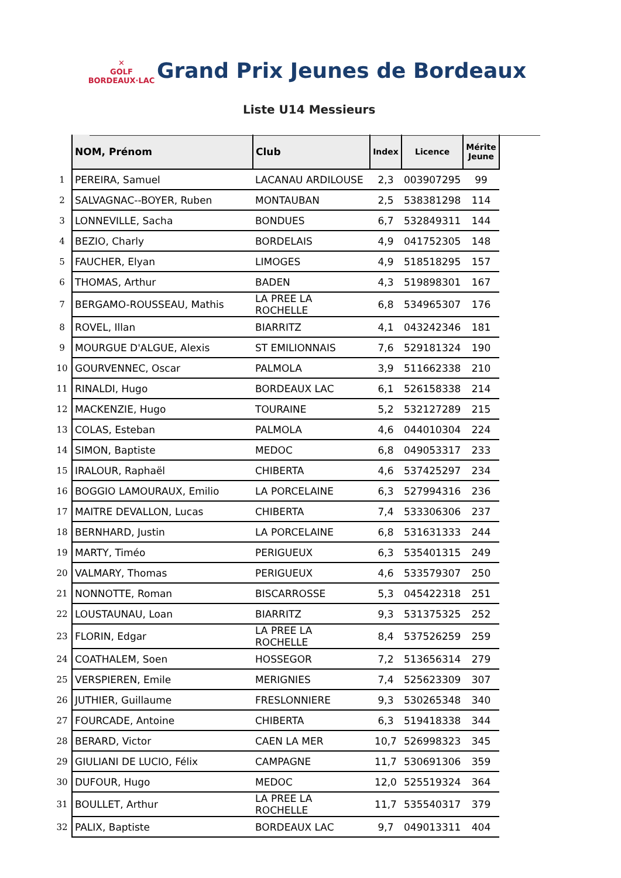✕
GOLF
BORDEAUX·LAC
Grand Prix Jeunes de Bordeaux
Liste U14 Messieurs
| | NOM, Prénom | Club | Index | Licence | Mérite Jeune |
| 1 | PEREIRA, Samuel | LACANAU ARDILOUSE | 2,3 | 003907295 | 99 |
| 2 | SALVAGNAC--BOYER, Ruben | MONTAUBAN | 2,5 | 538381298 | 114 |
| 3 | LONNEVILLE, Sacha | BONDUES | 6,7 | 532849311 | 144 |
| 4 | BEZIO, Charly | BORDELAIS | 4,9 | 041752305 | 148 |
| 5 | FAUCHER, Elyan | LIMOGES | 4,9 | 518518295 | 157 |
| 6 | THOMAS, Arthur | BADEN | 4,3 | 519898301 | 167 |
| 7 | BERGAMO-ROUSSEAU, Mathis | LA PREE LA ROCHELLE | 6,8 | 534965307 | 176 |
| 8 | ROVEL, Illan | BIARRITZ | 4,1 | 043242346 | 181 |
| 9 | MOURGUE D'ALGUE, Alexis | ST EMILIONNAIS | 7,6 | 529181324 | 190 |
| 10 | GOURVENNEC, Oscar | PALMOLA | 3,9 | 511662338 | 210 |
| 11 | RINALDI, Hugo | BORDEAUX LAC | 6,1 | 526158338 | 214 |
| 12 | MACKENZIE, Hugo | TOURAINE | 5,2 | 532127289 | 215 |
| 13 | COLAS, Esteban | PALMOLA | 4,6 | 044010304 | 224 |
| 14 | SIMON, Baptiste | MEDOC | 6,8 | 049053317 | 233 |
| 15 | IRALOUR, Raphaël | CHIBERTA | 4,6 | 537425297 | 234 |
| 16 | BOGGIO LAMOURAUX, Emilio | LA PORCELAINE | 6,3 | 527994316 | 236 |
| 17 | MAITRE DEVALLON, Lucas | CHIBERTA | 7,4 | 533306306 | 237 |
| 18 | BERNHARD, Justin | LA PORCELAINE | 6,8 | 531631333 | 244 |
| 19 | MARTY, Timéo | PERIGUEUX | 6,3 | 535401315 | 249 |
| 20 | VALMARY, Thomas | PERIGUEUX | 4,6 | 533579307 | 250 |
| 21 | NONNOTTE, Roman | BISCARROSSE | 5,3 | 045422318 | 251 |
| 22 | LOUSTAUNAU, Loan | BIARRITZ | 9,3 | 531375325 | 252 |
| 23 | FLORIN, Edgar | LA PREE LA ROCHELLE | 8,4 | 537526259 | 259 |
| 24 | COATHALEM, Soen | HOSSEGOR | 7,2 | 513656314 | 279 |
| 25 | VERSPIEREN, Emile | MERIGNIES | 7,4 | 525623309 | 307 |
| 26 | JUTHIER, Guillaume | FRESLONNIERE | 9,3 | 530265348 | 340 |
| 27 | FOURCADE, Antoine | CHIBERTA | 6,3 | 519418338 | 344 |
| 28 | BERARD, Victor | CAEN LA MER | 10,7 | 526998323 | 345 |
| 29 | GIULIANI DE LUCIO, Félix | CAMPAGNE | 11,7 | 530691306 | 359 |
| 30 | DUFOUR, Hugo | MEDOC | 12,0 | 525519324 | 364 |
| 31 | BOULLET, Arthur | LA PREE LA ROCHELLE | 11,7 | 535540317 | 379 |
| 32 | PALIX, Baptiste | BORDEAUX LAC | 9,7 | 049013311 | 404 |